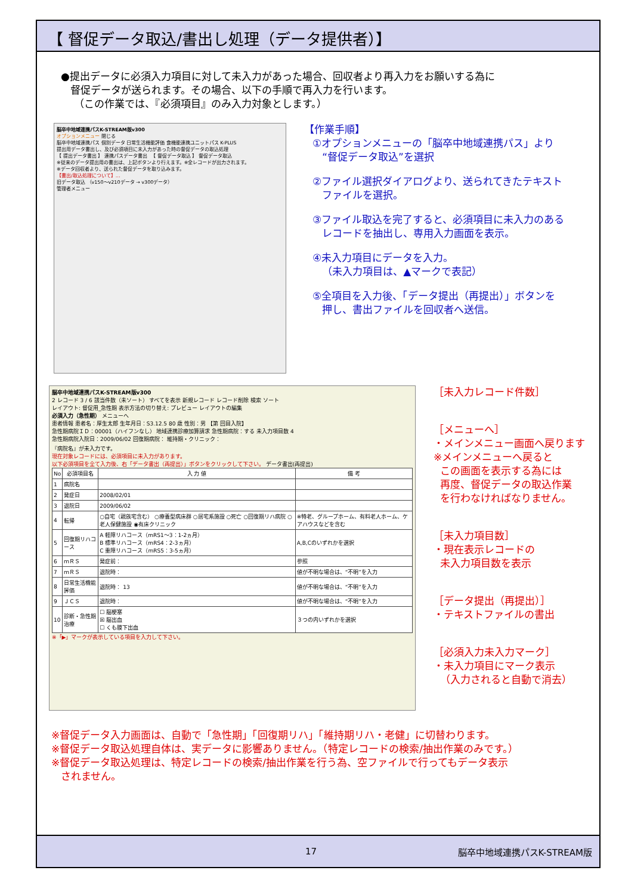【 督促データ取込/書出し処理（データ提供者）】
●提出データに必須入力項目に対して未入力があった場合、回収者より再入力をお願いする為に
督促データが送られます。その場合、以下の手順で再入力を行います。
（この作業では、『必須項目』のみ入力対象とします。）
脳卒中地域連携パスK-STREAM版v300
オプションメニュー 閉じる
脳卒中地域連携パス 個別データ 日常生活機能評価 食機能連携ユニットパス K-PLUS
提出用データ書出し、及び必須項目に未入力があった時の督促データの取込処理
【 提出データ書出 】 連携パスデータ書出 　【 督促データ取込 】 督促データ取込
※従来のデータ提出用の書出は、上記ボタンより行えます。※全レコードが出力されます。
※データ回収者より、送られた督促データを取り込みます。
【書出/取込処理について】…
旧データ取込 （v150～v210データ → v300データ）
管理者メニュー
【作業手順】
①オプションメニューの「脳卒中地域連携パス」より
“督促データ取込”を選択
②ファイル選択ダイアログより、送られてきたテキスト
ファイルを選択。
③ファイル取込を完了すると、必須項目に未入力のある
レコードを抽出し、専用入力画面を表示。
④未入力項目にデータを入力。
（未入力項目は、▲マークで表記）
⑤全項目を入力後、「データ提出（再提出）」ボタンを
押し、書出ファイルを回収者へ送信。
脳卒中地域連携パスK-STREAM版v300
2 レコード 3 / 6 該当件数（未ソート） すべてを表示 新規レコード レコード削除 検索 ソート
レイアウト: 督促用_急性期 表示方法の切り替え: プレビュー レイアウトの編集
必須入力（急性期） メニューへ
患者情報 患者名：厚生太郎 生年月日：S3.12.5 80 歳 性別：男 【第 回目入院】
急性期病院ＩＤ：00001（ハイフンなし） 地域連携診療加算請求 急性期病院：する 未入力項目数 4
急性期病院入院日：2009/06/02 回復期病院： 維持期・クリニック：
『病院名』が未入力です。
現在対象レコードには、必須項目に未入力があります。
以下必須項目を全て入力後、右「データ書出（再提出）」ボタンをクリックして下さい。 データ書出(再提出)
| No | 必須項目名 | 入 力 値 | 備 考 |
| --- | --- | --- | --- |
| 1 | 病院名 | | |
| 2 | 発症日 | 2008/02/01 | |
| 3 | 退院日 | 2009/06/02 | |
| 4 | 転帰 | ○自宅（親族宅含む） ○療養型病床群 ○居宅系施設 ○死亡 ○回復期リハ病院 ○老人保健施設 ◉有床クリニック | ※特老、グループホーム、有料老人ホーム、ケアハウスなどを含む |
| 5 | 回復期リハコース | A 軽障リハコース（mRS1～3：1-2ヵ月） B 標準リハコース（mRS4：2-3ヵ月） C 重障リハコース（mRS5：3-5ヵ月） | A,B,Cのいずれかを選択 |
| 6 | ｍＲＳ | 発症前： | 参照 |
| 7 | ｍＲＳ | 退院時： | 値が不明な場合は、“不明”を入力 |
| 8 | 日常生活機能評価 | 退院時： 13 | 値が不明な場合は、“不明”を入力 |
| 9 | ＪＣＳ | 退院時： | 値が不明な場合は、“不明”を入力 |
| 10 | 診断・急性期治療 | ☐ 脳梗塞 ☒ 脳出血 ☐ くも膜下出血 | ３つの内いずれかを選択 |
※「▶」マークが表示している項目を入力して下さい。
［未入力レコード件数］
［メニューへ］
・メインメニュー画面へ戻ります
※メインメニューへ戻ると
この画面を表示する為には
再度、督促データの取込作業
を行わなければなりません。
［未入力項目数］
・現在表示レコードの
未入力項目数を表示
［データ提出（再提出）］
・テキストファイルの書出
［必須入力未入力マーク］
・未入力項目にマーク表示
（入力されると自動で消去）
※督促データ入力画面は、自動で「急性期」「回復期リハ」「維持期リハ・老健」に切替わります。
※督促データ取込処理自体は、実データに影響ありません。（特定レコードの検索/抽出作業のみです。）
※督促データ取込処理は、特定レコードの検索/抽出作業を行う為、空ファイルで行ってもデータ表示
されません。
17 脳卒中地域連携パスK-STREAM版